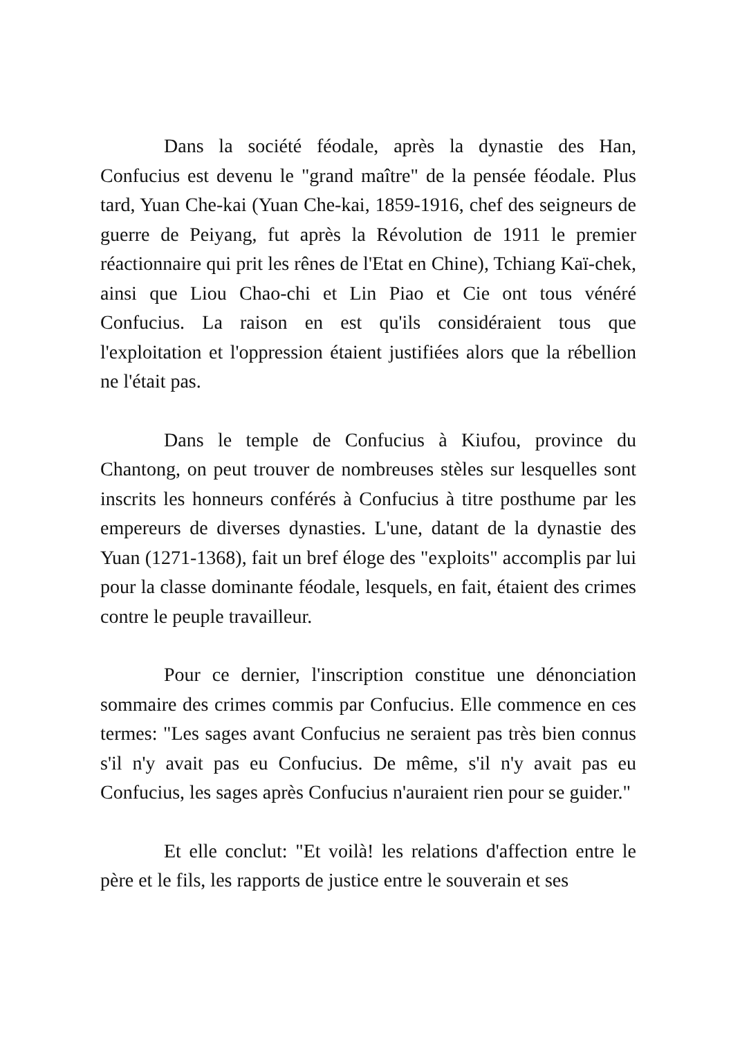Dans la société féodale, après la dynastie des Han, Confucius est devenu le "grand maître" de la pensée féodale. Plus tard, Yuan Che-kai (Yuan Che-kai, 1859-1916, chef des seigneurs de guerre de Peiyang, fut après la Révolution de 1911 le premier réactionnaire qui prit les rênes de l'Etat en Chine), Tchiang Kaï-chek, ainsi que Liou Chao-chi et Lin Piao et Cie ont tous vénéré Confucius. La raison en est qu'ils considéraient tous que l'exploitation et l'oppression étaient justifiées alors que la rébellion ne l'était pas.
Dans le temple de Confucius à Kiufou, province du Chantong, on peut trouver de nombreuses stèles sur lesquelles sont inscrits les honneurs conférés à Confucius à titre posthume par les empereurs de diverses dynasties. L'une, datant de la dynastie des Yuan (1271-1368), fait un bref éloge des "exploits" accomplis par lui pour la classe dominante féodale, lesquels, en fait, étaient des crimes contre le peuple travailleur.
Pour ce dernier, l'inscription constitue une dénonciation sommaire des crimes commis par Confucius. Elle commence en ces termes: "Les sages avant Confucius ne seraient pas très bien connus s'il n'y avait pas eu Confucius. De même, s'il n'y avait pas eu Confucius, les sages après Confucius n'auraient rien pour se guider."
Et elle conclut: "Et voilà! les relations d'affection entre le père et le fils, les rapports de justice entre le souverain et ses